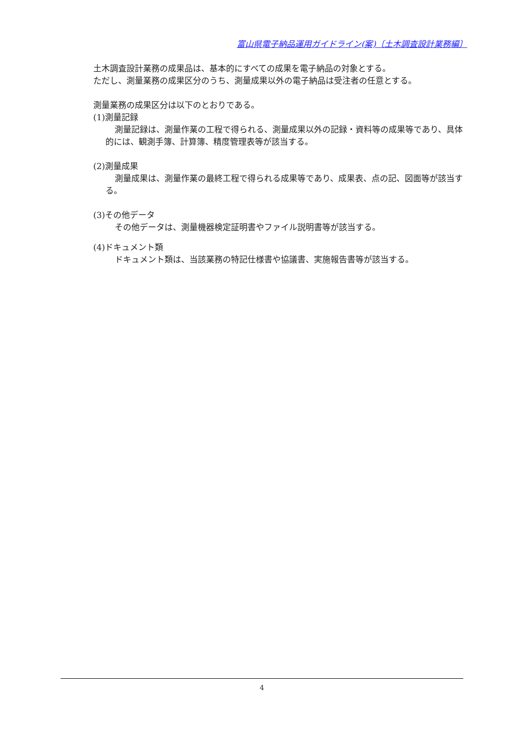富山県電子納品運用ガイドライン(案)〔土木調査設計業務編〕
土木調査設計業務の成果品は、基本的にすべての成果を電子納品の対象とする。
ただし、測量業務の成果区分のうち、測量成果以外の電子納品は受注者の任意とする。
測量業務の成果区分は以下のとおりである。
(1)測量記録
測量記録は、測量作業の工程で得られる、測量成果以外の記録・資料等の成果等であり、具体的には、観測手簿、計算簿、精度管理表等が該当する。
(2)測量成果
測量成果は、測量作業の最終工程で得られる成果等であり、成果表、点の記、図面等が該当する。
(3)その他データ
その他データは、測量機器検定証明書やファイル説明書等が該当する。
(4)ドキュメント類
ドキュメント類は、当該業務の特記仕様書や協議書、実施報告書等が該当する。
4